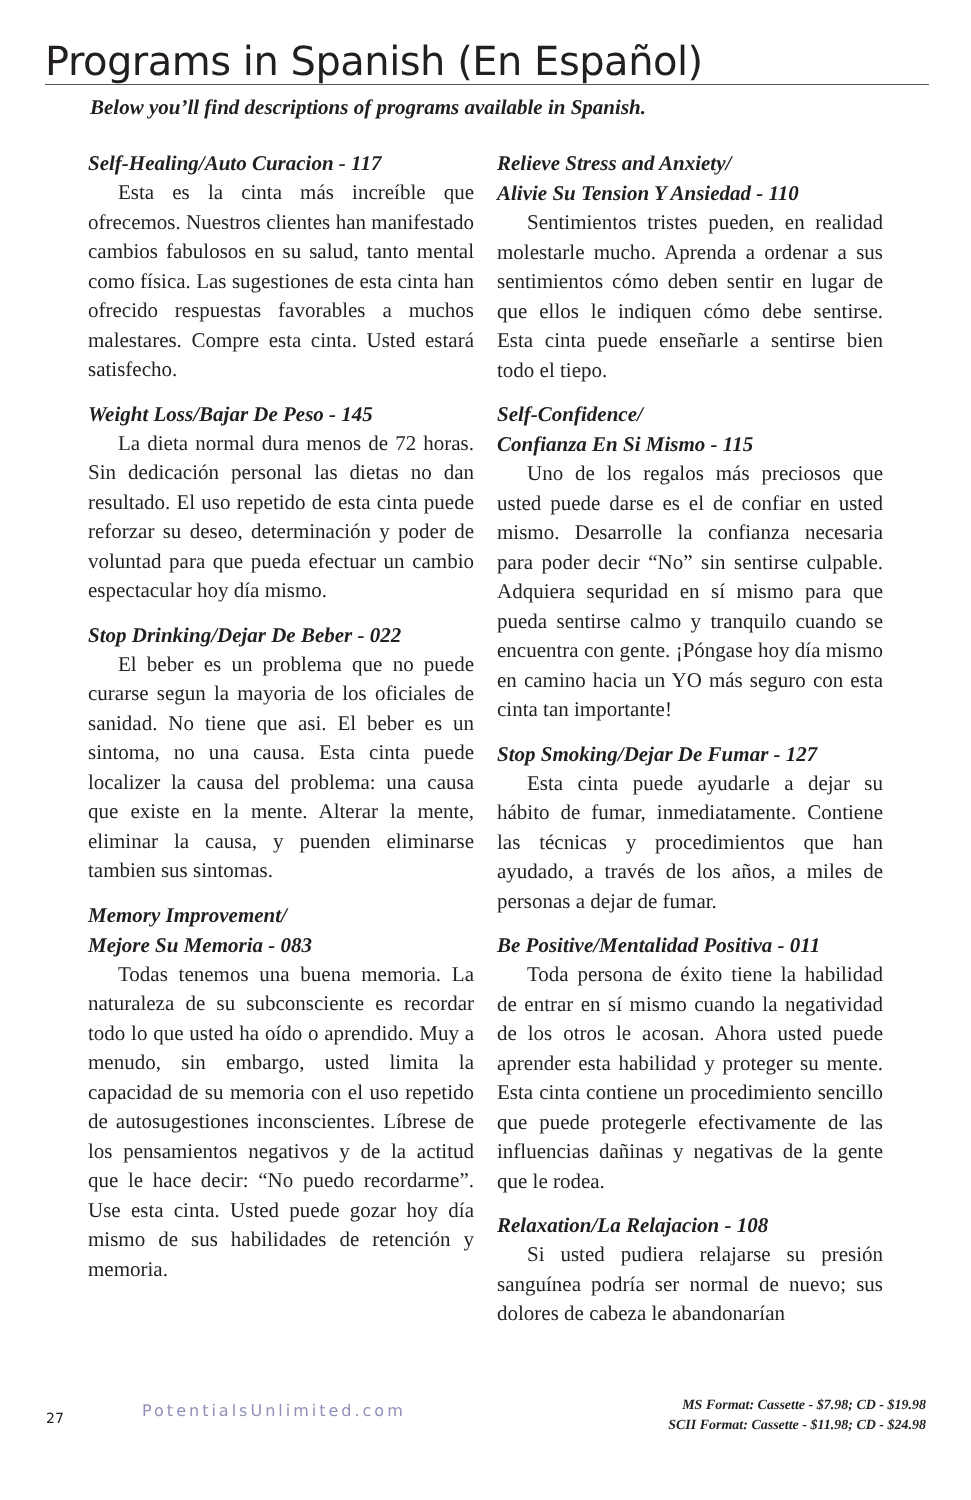Programs in Spanish (En Español)
Below you’ll find descriptions of programs available in Spanish.
Self-Healing/Auto Curacion - 117
Esta es la cinta más increíble que ofrecemos. Nuestros clientes han manifestado cambios fabulosos en su salud, tanto mental como física. Las sugestiones de esta cinta han ofrecido respuestas favorables a muchos malestares. Compre esta cinta. Usted estará satisfecho.
Weight Loss/Bajar De Peso - 145
La dieta normal dura menos de 72 horas. Sin dedicación personal las dietas no dan resultado. El uso repetido de esta cinta puede reforzar su deseo, determinación y poder de voluntad para que pueda efectuar un cambio espectacular hoy día mismo.
Stop Drinking/Dejar De Beber - 022
El beber es un problema que no puede curarse segun la mayoria de los oficiales de sanidad. No tiene que asi. El beber es un sintoma, no una causa. Esta cinta puede localizer la causa del problema: una causa que existe en la mente. Alterar la mente, eliminar la causa, y puenden eliminarse tambien sus sintomas.
Memory Improvement/
Mejore Su Memoria - 083
Todas tenemos una buena memoria. La naturaleza de su subconsciente es recordar todo lo que usted ha oído o aprendido. Muy a menudo, sin embargo, usted limita la capacidad de su memoria con el uso repetido de autosugestiones inconscientes. Líbrese de los pensamientos negativos y de la actitud que le hace decir: “No puedo recordarme”. Use esta cinta. Usted puede gozar hoy día mismo de sus habilidades de retención y memoria.
Relieve Stress and Anxiety/
Alivie Su Tension Y Ansiedad - 110
Sentimientos tristes pueden, en realidad molestarle mucho. Aprenda a ordenar a sus sentimientos cómo deben sentir en lugar de que ellos le indiquen cómo debe sentirse. Esta cinta puede enseñarle a sentirse bien todo el tiepo.
Self-Confidence/
Confianza En Si Mismo - 115
Uno de los regalos más preciosos que usted puede darse es el de confiar en usted mismo. Desarrolle la confianza necesaria para poder decir “No” sin sentirse culpable. Adquiera sequridad en sí mismo para que pueda sentirse calmo y tranquilo cuando se encuentra con gente. ¡Póngase hoy día mismo en camino hacia un YO más seguro con esta cinta tan importante!
Stop Smoking/Dejar De Fumar - 127
Esta cinta puede ayudarle a dejar su hábito de fumar, inmediatamente. Contiene las técnicas y procedimientos que han ayudado, a través de los años, a miles de personas a dejar de fumar.
Be Positive/Mentalidad Positiva - 011
Toda persona de éxito tiene la habilidad de entrar en sí mismo cuando la negatividad de los otros le acosan. Ahora usted puede aprender esta habilidad y proteger su mente. Esta cinta contiene un procedimiento sencillo que puede protegerle efectivamente de las influencias dañinas y negativas de la gente que le rodea.
Relaxation/La Relajacion - 108
Si usted pudiera relajarse su presión sanguínea podría ser normal de nuevo; sus dolores de cabeza le abandonarían
27 PotentialsUnlimited.com
MS Format: Cassette - $7.98; CD - $19.98
SCII Format: Cassette - $11.98; CD - $24.98